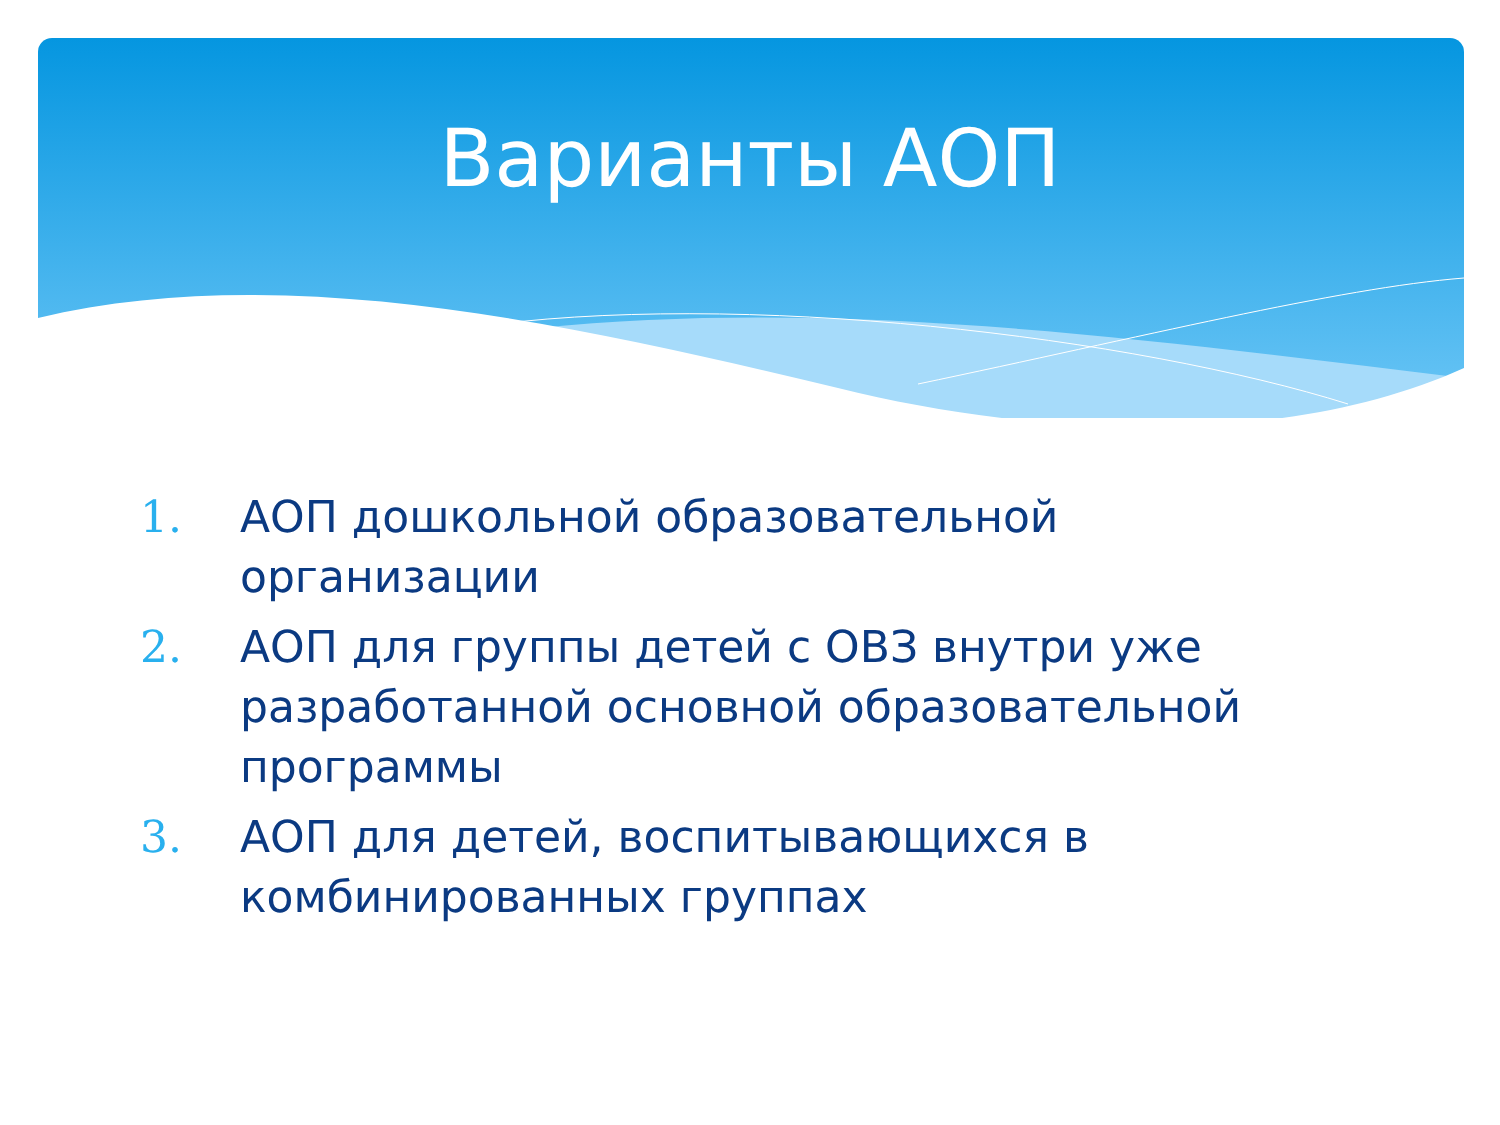Варианты АОП
1. АОП дошкольной образовательной организации
2. АОП для группы детей с ОВЗ внутри уже разработанной основной образовательной программы
3. АОП для детей, воспитывающихся в комбинированных группах